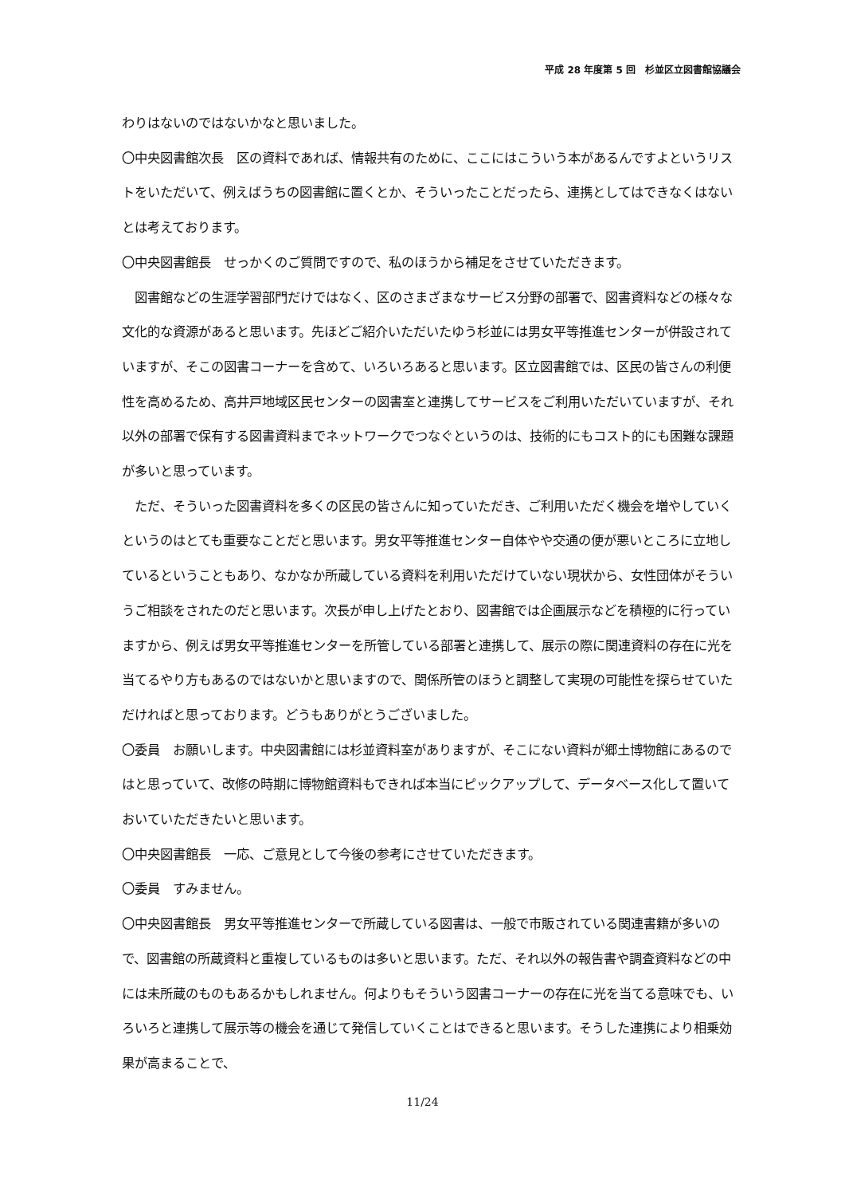平成 28 年度第 5 回　杉並区立図書館協議会
わりはないのではないかなと思いました。
〇中央図書館次長　区の資料であれば、情報共有のために、ここにはこういう本があるんですよというリストをいただいて、例えばうちの図書館に置くとか、そういったことだったら、連携としてはできなくはないとは考えております。
〇中央図書館長　せっかくのご質問ですので、私のほうから補足をさせていただきます。
　図書館などの生涯学習部門だけではなく、区のさまざまなサービス分野の部署で、図書資料などの様々な文化的な資源があると思います。先ほどご紹介いただいたゆう杉並には男女平等推進センターが併設されていますが、そこの図書コーナーを含めて、いろいろあると思います。区立図書館では、区民の皆さんの利便性を高めるため、高井戸地域区民センターの図書室と連携してサービスをご利用いただいていますが、それ以外の部署で保有する図書資料までネットワークでつなぐというのは、技術的にもコスト的にも困難な課題が多いと思っています。
　ただ、そういった図書資料を多くの区民の皆さんに知っていただき、ご利用いただく機会を増やしていくというのはとても重要なことだと思います。男女平等推進センター自体やや交通の便が悪いところに立地しているということもあり、なかなか所蔵している資料を利用いただけていない現状から、女性団体がそういうご相談をされたのだと思います。次長が申し上げたとおり、図書館では企画展示などを積極的に行っていますから、例えば男女平等推進センターを所管している部署と連携して、展示の際に関連資料の存在に光を当てるやり方もあるのではないかと思いますので、関係所管のほうと調整して実現の可能性を探らせていただければと思っております。どうもありがとうございました。
〇委員　お願いします。中央図書館には杉並資料室がありますが、そこにない資料が郷土博物館にあるのではと思っていて、改修の時期に博物館資料もできれば本当にピックアップして、データベース化して置いておいていただきたいと思います。
〇中央図書館長　一応、ご意見として今後の参考にさせていただきます。
〇委員　すみません。
〇中央図書館長　男女平等推進センターで所蔵している図書は、一般で市販されている関連書籍が多いので、図書館の所蔵資料と重複しているものは多いと思います。ただ、それ以外の報告書や調査資料などの中には未所蔵のものもあるかもしれません。何よりもそういう図書コーナーの存在に光を当てる意味でも、いろいろと連携して展示等の機会を通じて発信していくことはできると思います。そうした連携により相乗効果が高まることで、
11/24